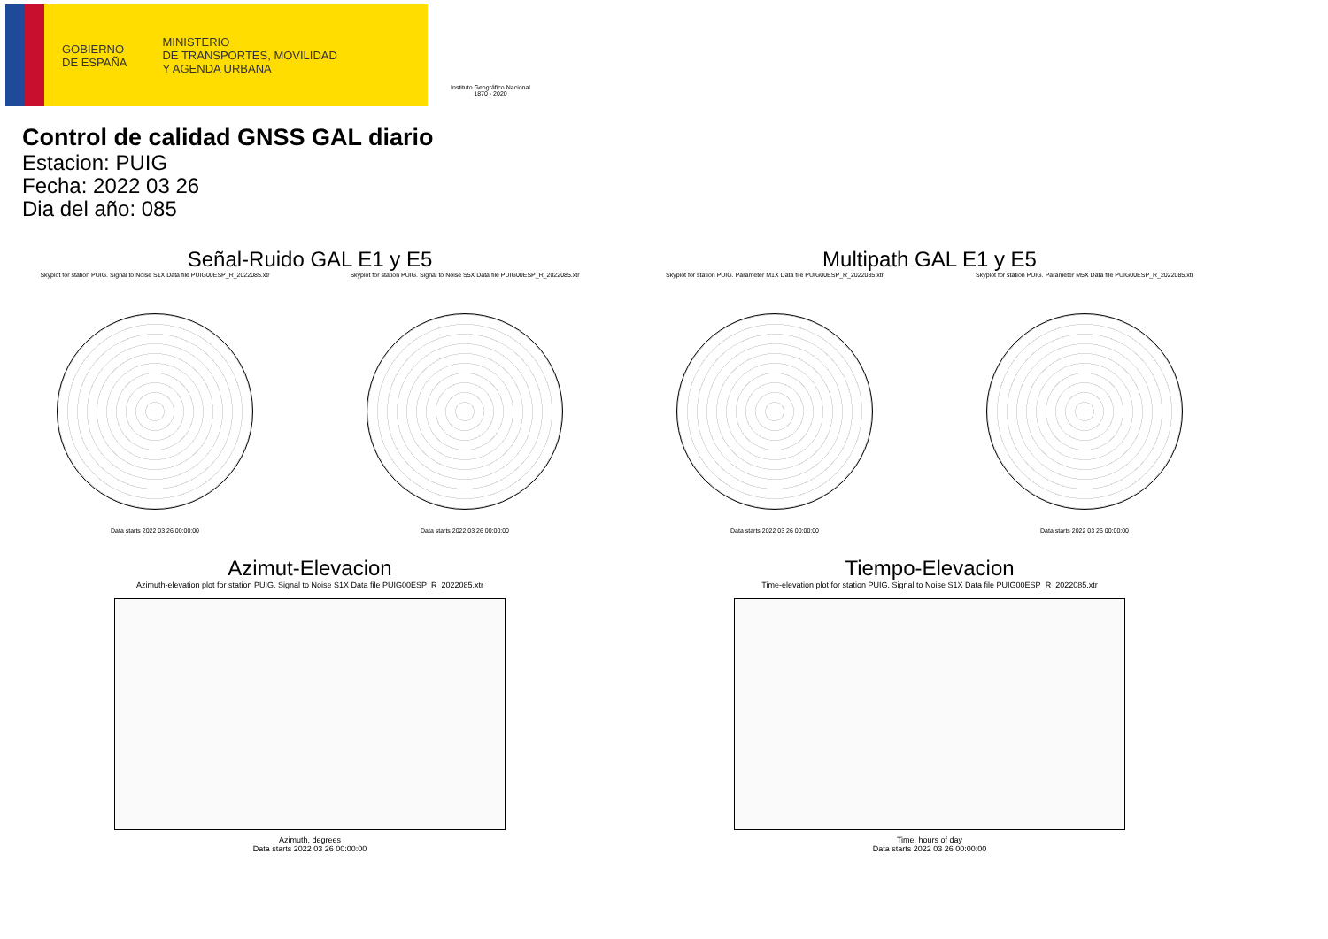GOBIERNO
DE ESPAÑA
MINISTERIO
DE TRANSPORTES, MOVILIDAD
Y AGENDA URBANA
Instituto Geográfico Nacional 1870 - 2020
Control de calidad GNSS GAL diario
Estacion: PUIG
Fecha: 2022 03 26
Dia del año: 085
Señal-Ruido GAL E1 y E5
Skyplot for station PUIG. Signal to Noise S1X Data file PUIG00ESP_R_2022085.xtr
Data starts 2022 03 26 00:00:00
Skyplot for station PUIG. Signal to Noise S5X Data file PUIG00ESP_R_2022085.xtr
Data starts 2022 03 26 00:00:00
Multipath GAL E1 y E5
Skyplot for station PUIG. Parameter M1X Data file PUIG00ESP_R_2022085.xtr
Data starts 2022 03 26 00:00:00
Skyplot for station PUIG. Parameter M5X Data file PUIG00ESP_R_2022085.xtr
Data starts 2022 03 26 00:00:00
Azimut-Elevacion
Azimuth-elevation plot for station PUIG. Signal to Noise S1X Data file PUIG00ESP_R_2022085.xtr
Azimuth, degrees
Data starts 2022 03 26 00:00:00
Tiempo-Elevacion
Time-elevation plot for station PUIG. Signal to Noise S1X Data file PUIG00ESP_R_2022085.xtr
Time, hours of day
Data starts 2022 03 26 00:00:00